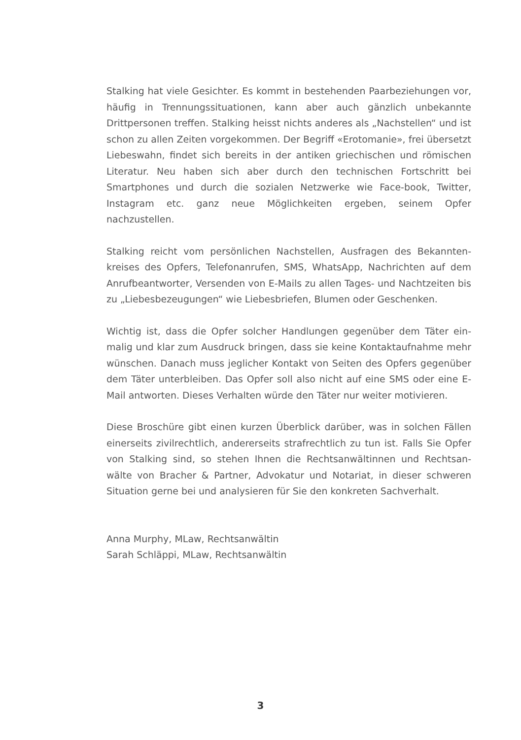Stalking hat viele Gesichter. Es kommt in bestehenden Paarbeziehungen vor, häufig in Trennungssituationen, kann aber auch gänzlich unbekannte Drittpersonen treffen. Stalking heisst nichts anderes als „Nachstellen“ und ist schon zu allen Zeiten vorgekommen. Der Begriff «Erotomanie», frei übersetzt Liebeswahn, findet sich bereits in der antiken griechischen und römischen Literatur. Neu haben sich aber durch den technischen Fortschritt bei Smartphones und durch die sozialen Netzwerke wie Face-book, Twitter, Instagram etc. ganz neue Möglichkeiten ergeben, seinem Opfer nachzustellen.
Stalking reicht vom persönlichen Nachstellen, Ausfragen des Bekannten-kreises des Opfers, Telefonanrufen, SMS, WhatsApp, Nachrichten auf dem Anrufbeantworter, Versenden von E-Mails zu allen Tages- und Nachtzeiten bis zu „Liebesbezeugungen“ wie Liebesbriefen, Blumen oder Geschenken.
Wichtig ist, dass die Opfer solcher Handlungen gegenüber dem Täter ein-malig und klar zum Ausdruck bringen, dass sie keine Kontaktaufnahme mehr wünschen. Danach muss jeglicher Kontakt von Seiten des Opfers gegenüber dem Täter unterbleiben. Das Opfer soll also nicht auf eine SMS oder eine E-Mail antworten. Dieses Verhalten würde den Täter nur weiter motivieren.
Diese Broschüre gibt einen kurzen Überblick darüber, was in solchen Fällen einerseits zivilrechtlich, andererseits strafrechtlich zu tun ist. Falls Sie Opfer von Stalking sind, so stehen Ihnen die Rechtsanwältinnen und Rechtsan-wälte von Bracher & Partner, Advokatur und Notariat, in dieser schweren Situation gerne bei und analysieren für Sie den konkreten Sachverhalt.
Anna Murphy, MLaw, Rechtsanwältin
Sarah Schläppi, MLaw, Rechtsanwältin
3